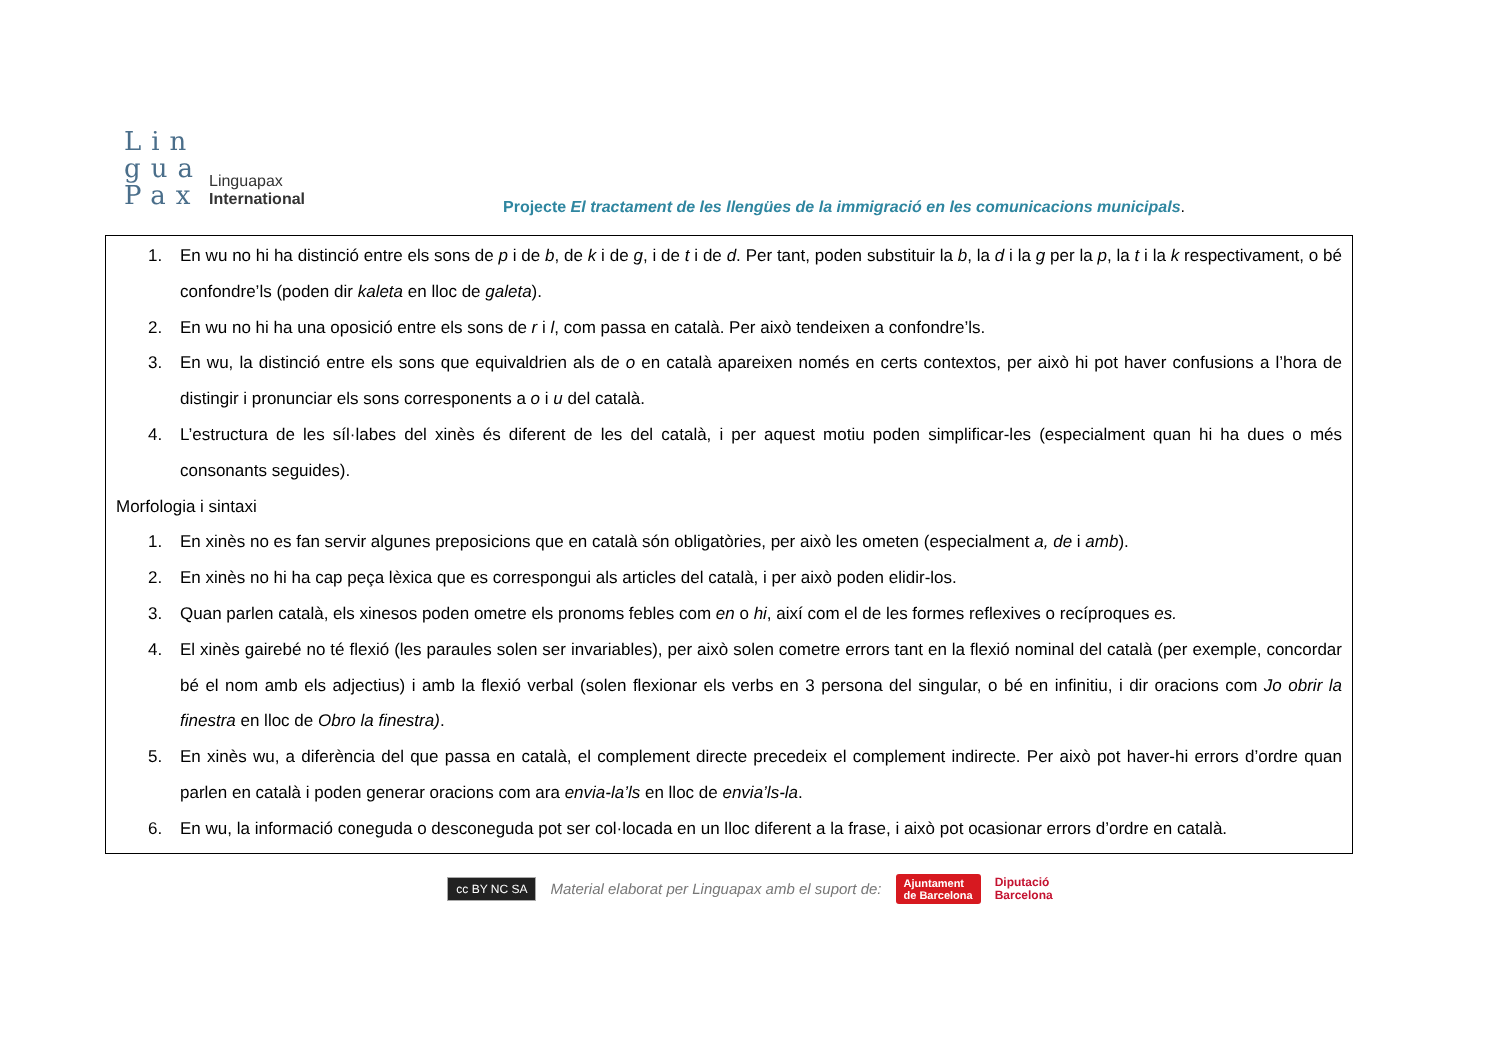Lin
gua
Pax
Linguapax
International
Projecte El tractament de les llengües de la immigració en les comunicacions municipals.
1. En wu no hi ha distinció entre els sons de p i de b, de k i de g, i de t i de d. Per tant, poden substituir la b, la d i la g per la p, la t i la k respectivament, o bé confondre’ls (poden dir kaleta en lloc de galeta).
2. En wu no hi ha una oposició entre els sons de r i l, com passa en català. Per això tendeixen a confondre’ls.
3. En wu, la distinció entre els sons que equivaldrien als de o en català apareixen només en certs contextos, per això hi pot haver confusions a l’hora de distingir i pronunciar els sons corresponents a o i u del català.
4. L’estructura de les síl·labes del xinès és diferent de les del català, i per aquest motiu poden simplificar-les (especialment quan hi ha dues o més consonants seguides).
Morfologia i sintaxi
1. En xinès no es fan servir algunes preposicions que en català són obligatòries, per això les ometen (especialment a, de i amb).
2. En xinès no hi ha cap peça lèxica que es correspongui als articles del català, i per això poden elidir-los.
3. Quan parlen català, els xinesos poden ometre els pronoms febles com en o hi, així com el de les formes reflexives o recíproques es.
4. El xinès gairebé no té flexió (les paraules solen ser invariables), per això solen cometre errors tant en la flexió nominal del català (per exemple, concordar bé el nom amb els adjectius) i amb la flexió verbal (solen flexionar els verbs en 3 persona del singular, o bé en infinitiu, i dir oracions com Jo obrir la finestra en lloc de Obro la finestra).
5. En xinès wu, a diferència del que passa en català, el complement directe precedeix el complement indirecte. Per això pot haver-hi errors d’ordre quan parlen en català i poden generar oracions com ara envia-la’ls en lloc de envia’ls-la.
6. En wu, la informació coneguda o desconeguda pot ser col·locada en un lloc diferent a la frase, i això pot ocasionar errors d’ordre en català.
cc BY NC SA Material elaborat per Linguapax amb el suport de: Ajuntament
de Barcelona Diputació
Barcelona